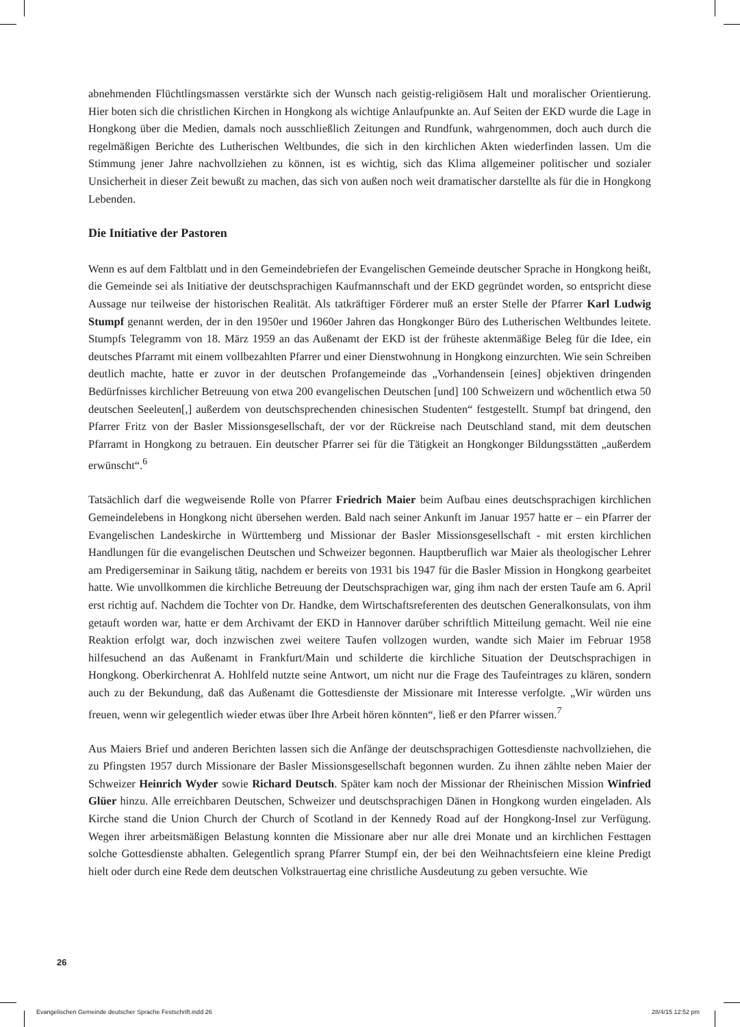abnehmenden Flüchtlingsmassen verstärkte sich der Wunsch nach geistig-religiösem Halt und moralischer Orientierung. Hier boten sich die christlichen Kirchen in Hongkong als wichtige Anlaufpunkte an. Auf Seiten der EKD wurde die Lage in Hongkong über die Medien, damals noch ausschließlich Zeitungen and Rundfunk, wahrgenommen, doch auch durch die regelmäßigen Berichte des Lutherischen Weltbundes, die sich in den kirchlichen Akten wiederfinden lassen. Um die Stimmung jener Jahre nachvollziehen zu können, ist es wichtig, sich das Klima allgemeiner politischer und sozialer Unsicherheit in dieser Zeit bewußt zu machen, das sich von außen noch weit dramatischer darstellte als für die in Hongkong Lebenden.
Die Initiative der Pastoren
Wenn es auf dem Faltblatt und in den Gemeindebriefen der Evangelischen Gemeinde deutscher Sprache in Hongkong heißt, die Gemeinde sei als Initiative der deutschsprachigen Kaufmannschaft und der EKD gegründet worden, so entspricht diese Aussage nur teilweise der historischen Realität. Als tatkräftiger Förderer muß an erster Stelle der Pfarrer Karl Ludwig Stumpf genannt werden, der in den 1950er und 1960er Jahren das Hongkonger Büro des Lutherischen Weltbundes leitete. Stumpfs Telegramm von 18. März 1959 an das Außenamt der EKD ist der früheste aktenmäßige Beleg für die Idee, ein deutsches Pfarramt mit einem vollbezahlten Pfarrer und einer Dienstwohnung in Hongkong einzurchten. Wie sein Schreiben deutlich machte, hatte er zuvor in der deutschen Profangemeinde das „Vorhandensein [eines] objektiven dringenden Bedürfnisses kirchlicher Betreuung von etwa 200 evangelischen Deutschen [und] 100 Schweizern und wöchentlich etwa 50 deutschen Seeleuten[,] außerdem von deutschsprechenden chinesischen Studenten“ festgestellt. Stumpf bat dringend, den Pfarrer Fritz von der Basler Missionsgesellschaft, der vor der Rückreise nach Deutschland stand, mit dem deutschen Pfarramt in Hongkong zu betrauen. Ein deutscher Pfarrer sei für die Tätigkeit an Hongkonger Bildungsstätten „außerdem erwünscht“.<sup>6</sup>
Tatsächlich darf die wegweisende Rolle von Pfarrer Friedrich Maier beim Aufbau eines deutschsprachigen kirchlichen Gemeindelebens in Hongkong nicht übersehen werden. Bald nach seiner Ankunft im Januar 1957 hatte er – ein Pfarrer der Evangelischen Landeskirche in Württemberg und Missionar der Basler Missionsgesellschaft - mit ersten kirchlichen Handlungen für die evangelischen Deutschen und Schweizer begonnen. Hauptberuflich war Maier als theologischer Lehrer am Predigerseminar in Saikung tätig, nachdem er bereits von 1931 bis 1947 für die Basler Mission in Hongkong gearbeitet hatte. Wie unvollkommen die kirchliche Betreuung der Deutschsprachigen war, ging ihm nach der ersten Taufe am 6. April erst richtig auf. Nachdem die Tochter von Dr. Handke, dem Wirtschaftsreferenten des deutschen Generalkonsulats, von ihm getauft worden war, hatte er dem Archivamt der EKD in Hannover darüber schriftlich Mitteilung gemacht. Weil nie eine Reaktion erfolgt war, doch inzwischen zwei weitere Taufen vollzogen wurden, wandte sich Maier im Februar 1958 hilfesuchend an das Außenamt in Frankfurt/Main und schilderte die kirchliche Situation der Deutschsprachigen in Hongkong. Oberkirchenrat A. Hohlfeld nutzte seine Antwort, um nicht nur die Frage des Taufeintrages zu klären, sondern auch zu der Bekundung, daß das Außenamt die Gottesdienste der Missionare mit Interesse verfolgte. „Wir würden uns freuen, wenn wir gelegentlich wieder etwas über Ihre Arbeit hören könnten“, ließ er den Pfarrer wissen.<sup>7</sup>
Aus Maiers Brief und anderen Berichten lassen sich die Anfänge der deutschsprachigen Gottesdienste nachvollziehen, die zu Pfingsten 1957 durch Missionare der Basler Missionsgesellschaft begonnen wurden. Zu ihnen zählte neben Maier der Schweizer Heinrich Wyder sowie Richard Deutsch. Später kam noch der Missionar der Rheinischen Mission Winfried Glüer hinzu. Alle erreichbaren Deutschen, Schweizer und deutschsprachigen Dänen in Hongkong wurden eingeladen. Als Kirche stand die Union Church der Church of Scotland in der Kennedy Road auf der Hongkong-Insel zur Verfügung. Wegen ihrer arbeitsmäßigen Belastung konnten die Missionare aber nur alle drei Monate und an kirchlichen Festtagen solche Gottesdienste abhalten. Gelegentlich sprang Pfarrer Stumpf ein, der bei den Weihnachtsfeiern eine kleine Predigt hielt oder durch eine Rede dem deutschen Volkstrauertag eine christliche Ausdeutung zu geben versuchte. Wie
26
Evangelischen Gemeinde deutscher Sprache Festschrift.indd 26
28/4/15 12:52 pm